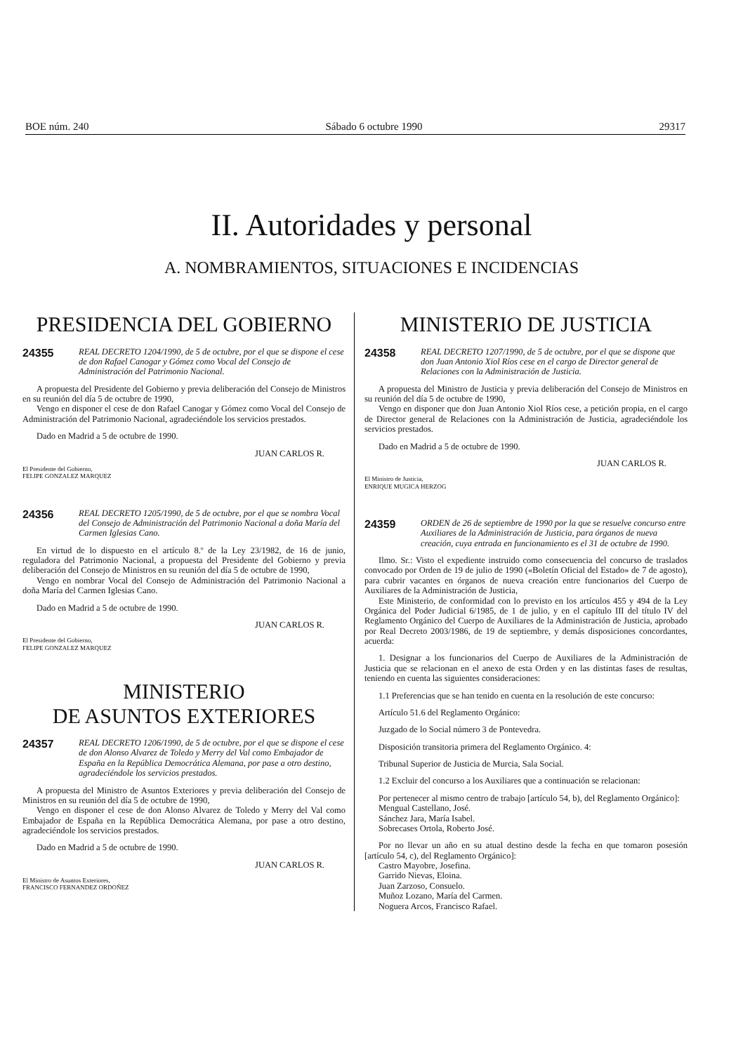BOE núm. 240 Sábado 6 octubre 1990 29317
II. Autoridades y personal
A. NOMBRAMIENTOS, SITUACIONES E INCIDENCIAS
PRESIDENCIA DEL GOBIERNO
24355 REAL DECRETO 1204/1990, de 5 de octubre, por el que se dispone el cese de don Rafael Canogar y Gómez como Vocal del Consejo de Administración del Patrimonio Nacional.
A propuesta del Presidente del Gobierno y previa deliberación del Consejo de Ministros en su reunión del día 5 de octubre de 1990,
Vengo en disponer el cese de don Rafael Canogar y Gómez como Vocal del Consejo de Administración del Patrimonio Nacional, agradeciéndole los servicios prestados.
Dado en Madrid a 5 de octubre de 1990.
JUAN CARLOS R.
El Presidente del Gobierno,
FELIPE GONZALEZ MARQUEZ
24356 REAL DECRETO 1205/1990, de 5 de octubre, por el que se nombra Vocal del Consejo de Administración del Patrimonio Nacional a doña María del Carmen Iglesias Cano.
En virtud de lo dispuesto en el artículo 8.º de la Ley 23/1982, de 16 de junio, reguladora del Patrimonio Nacional, a propuesta del Presidente del Gobierno y previa deliberación del Consejo de Ministros en su reunión del día 5 de octubre de 1990,
Vengo en nombrar Vocal del Consejo de Administración del Patrimonio Nacional a doña María del Carmen Iglesias Cano.
Dado en Madrid a 5 de octubre de 1990.
JUAN CARLOS R.
El Presidente del Gobierno,
FELIPE GONZALEZ MARQUEZ
MINISTERIO
DE ASUNTOS EXTERIORES
24357 REAL DECRETO 1206/1990, de 5 de octubre, por el que se dispone el cese de don Alonso Alvarez de Toledo y Merry del Val como Embajador de España en la República Democrática Alemana, por pase a otro destino, agradeciéndole los servicios prestados.
A propuesta del Ministro de Asuntos Exteriores y previa deliberación del Consejo de Ministros en su reunión del día 5 de octubre de 1990,
Vengo en disponer el cese de don Alonso Alvarez de Toledo y Merry del Val como Embajador de España en la República Democrática Alemana, por pase a otro destino, agradeciéndole los servicios prestados.
Dado en Madrid a 5 de octubre de 1990.
JUAN CARLOS R.
El Ministro de Asuntos Exteriores,
FRANCISCO FERNANDEZ ORDOÑEZ
MINISTERIO DE JUSTICIA
24358 REAL DECRETO 1207/1990, de 5 de octubre, por el que se dispone que don Juan Antonio Xiol Ríos cese en el cargo de Director general de Relaciones con la Administración de Justicia.
A propuesta del Ministro de Justicia y previa deliberación del Consejo de Ministros en su reunión del día 5 de octubre de 1990,
Vengo en disponer que don Juan Antonio Xiol Ríos cese, a petición propia, en el cargo de Director general de Relaciones con la Administración de Justicia, agradeciéndole los servicios prestados.
Dado en Madrid a 5 de octubre de 1990.
JUAN CARLOS R.
El Ministro de Justicia,
ENRIQUE MUGICA HERZOG
24359 ORDEN de 26 de septiembre de 1990 por la que se resuelve concurso entre Auxiliares de la Administración de Justicia, para órganos de nueva creación, cuya entrada en funcionamiento es el 31 de octubre de 1990.
Ilmo. Sr.: Visto el expediente instruido como consecuencia del concurso de traslados convocado por Orden de 19 de julio de 1990 («Boletín Oficial del Estado» de 7 de agosto), para cubrir vacantes en órganos de nueva creación entre funcionarios del Cuerpo de Auxiliares de la Administración de Justicia,
Este Ministerio, de conformidad con lo previsto en los artículos 455 y 494 de la Ley Orgánica del Poder Judicial 6/1985, de 1 de julio, y en el capítulo III del título IV del Reglamento Orgánico del Cuerpo de Auxiliares de la Administración de Justicia, aprobado por Real Decreto 2003/1986, de 19 de septiembre, y demás disposiciones concordantes, acuerda:
1. Designar a los funcionarios del Cuerpo de Auxiliares de la Administración de Justicia que se relacionan en el anexo de esta Orden y en las distintas fases de resultas, teniendo en cuenta las siguientes consideraciones:
1.1 Preferencias que se han tenido en cuenta en la resolución de este concurso:
Artículo 51.6 del Reglamento Orgánico:
Juzgado de lo Social número 3 de Pontevedra.
Disposición transitoria primera del Reglamento Orgánico. 4:
Tribunal Superior de Justicia de Murcia, Sala Social.
1.2 Excluir del concurso a los Auxiliares que a continuación se relacionan:
Por pertenecer al mismo centro de trabajo [artículo 54, b), del Reglamento Orgánico]:
Mengual Castellano, José.
Sánchez Jara, María Isabel.
Sobrecases Ortola, Roberto José.
Por no llevar un año en su atual destino desde la fecha en que tomaron posesión [artículo 54, c), del Reglamento Orgánico]:
Castro Mayobre, Josefina.
Garrido Nievas, Eloina.
Juan Zarzoso, Consuelo.
Muñoz Lozano, María del Carmen.
Noguera Arcos, Francisco Rafael.